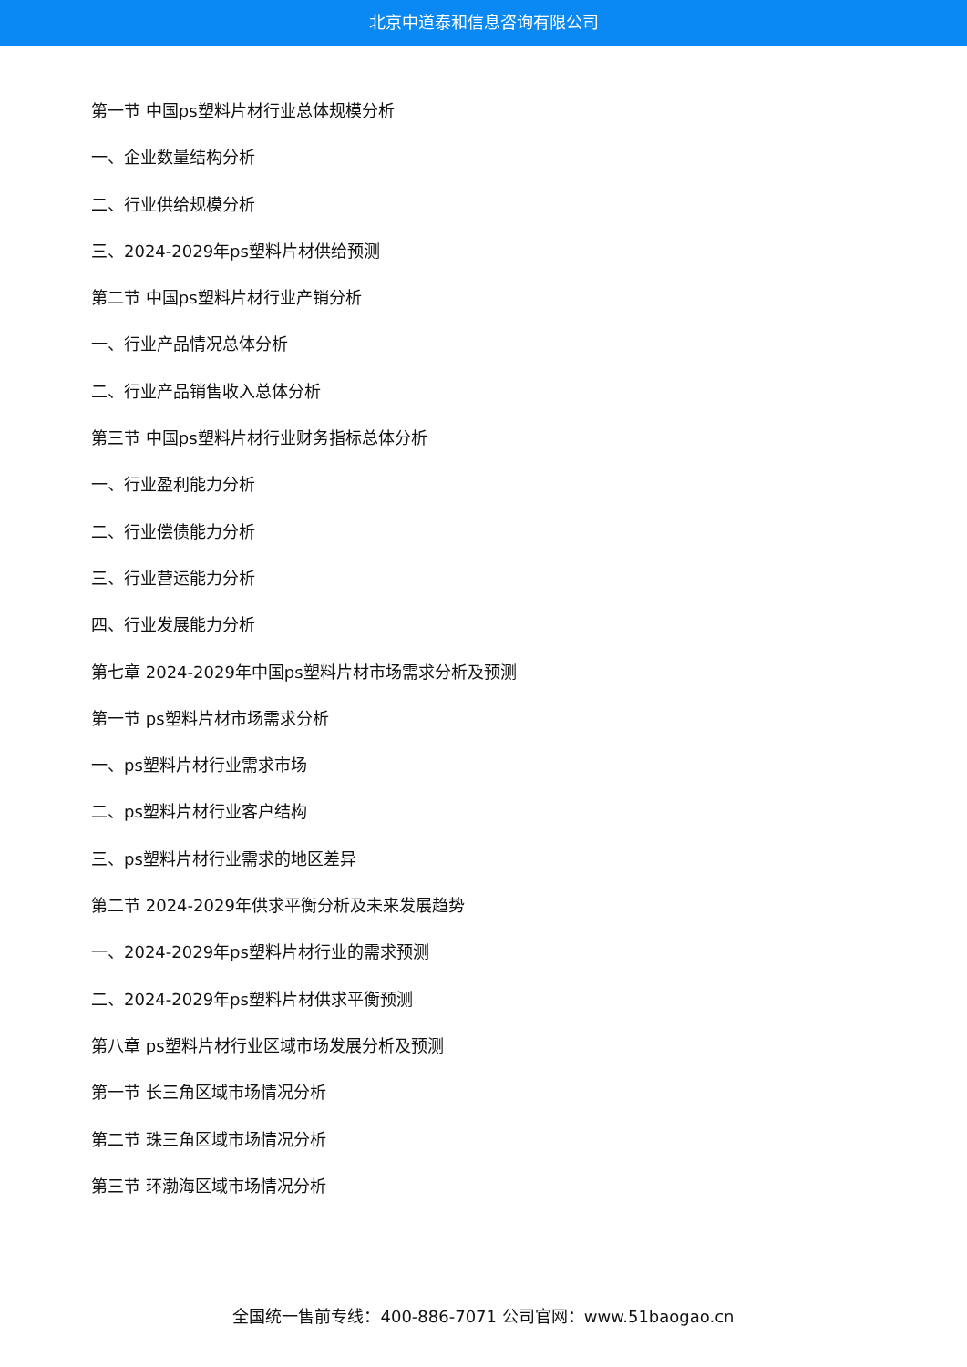北京中道泰和信息咨询有限公司
第一节 中国ps塑料片材行业总体规模分析
一、企业数量结构分析
二、行业供给规模分析
三、2024-2029年ps塑料片材供给预测
第二节 中国ps塑料片材行业产销分析
一、行业产品情况总体分析
二、行业产品销售收入总体分析
第三节 中国ps塑料片材行业财务指标总体分析
一、行业盈利能力分析
二、行业偿债能力分析
三、行业营运能力分析
四、行业发展能力分析
第七章 2024-2029年中国ps塑料片材市场需求分析及预测
第一节 ps塑料片材市场需求分析
一、ps塑料片材行业需求市场
二、ps塑料片材行业客户结构
三、ps塑料片材行业需求的地区差异
第二节 2024-2029年供求平衡分析及未来发展趋势
一、2024-2029年ps塑料片材行业的需求预测
二、2024-2029年ps塑料片材供求平衡预测
第八章 ps塑料片材行业区域市场发展分析及预测
第一节 长三角区域市场情况分析
第二节 珠三角区域市场情况分析
第三节 环渤海区域市场情况分析
全国统一售前专线：400-886-7071 公司官网：www.51baogao.cn